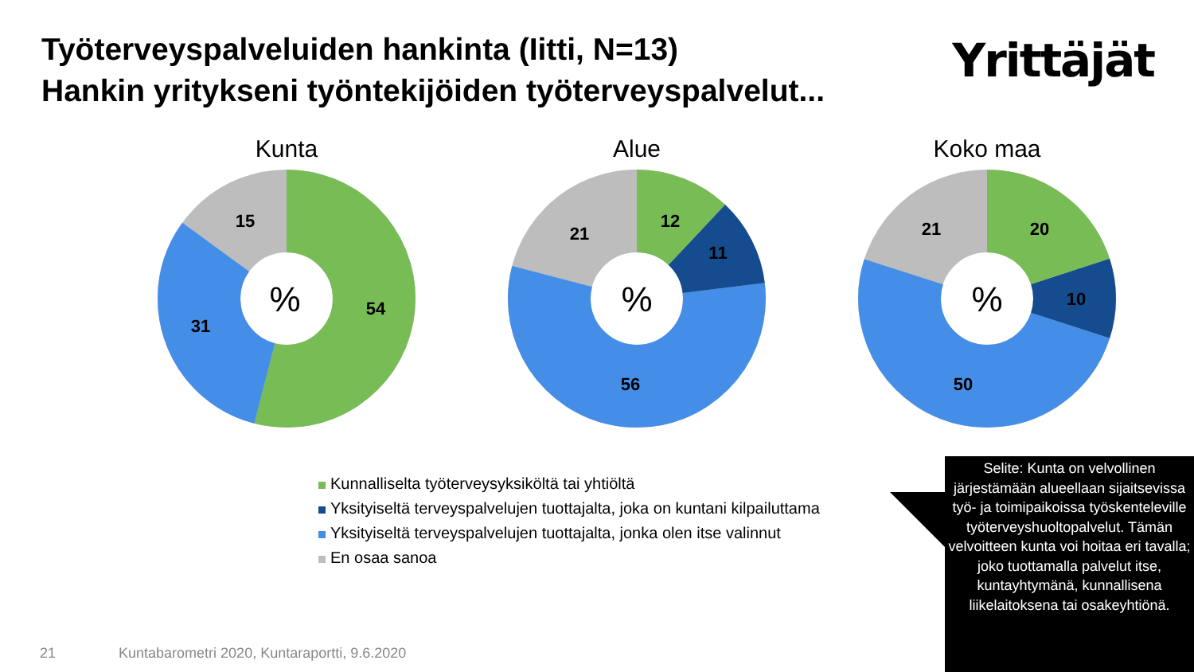Työterveyspalveluiden hankinta (Iitti, N=13)
Hankin yritykseni työntekijöiden työterveyspalvelut...
Yrittäjät
Kunta
%
54
31
15
Alue
%
12
11
56
21
Koko maa
%
20
10
50
21
Kunnalliselta työterveysyksiköltä tai yhtiöltä
Yksityiseltä terveyspalvelujen tuottajalta, joka on kuntani kilpailuttama
Yksityiseltä terveyspalvelujen tuottajalta, jonka olen itse valinnut
En osaa sanoa
Selite: Kunta on velvollinen järjestämään alueellaan sijaitsevissa työ- ja toimipaikoissa työskenteleville työterveyshuoltopalvelut. Tämän velvoitteen kunta voi hoitaa eri tavalla; joko tuottamalla palvelut itse, kuntayhtymänä, kunnallisena liikelaitoksena tai osakeyhtiönä.
21 Kuntabarometri 2020, Kuntaraportti, 9.6.2020